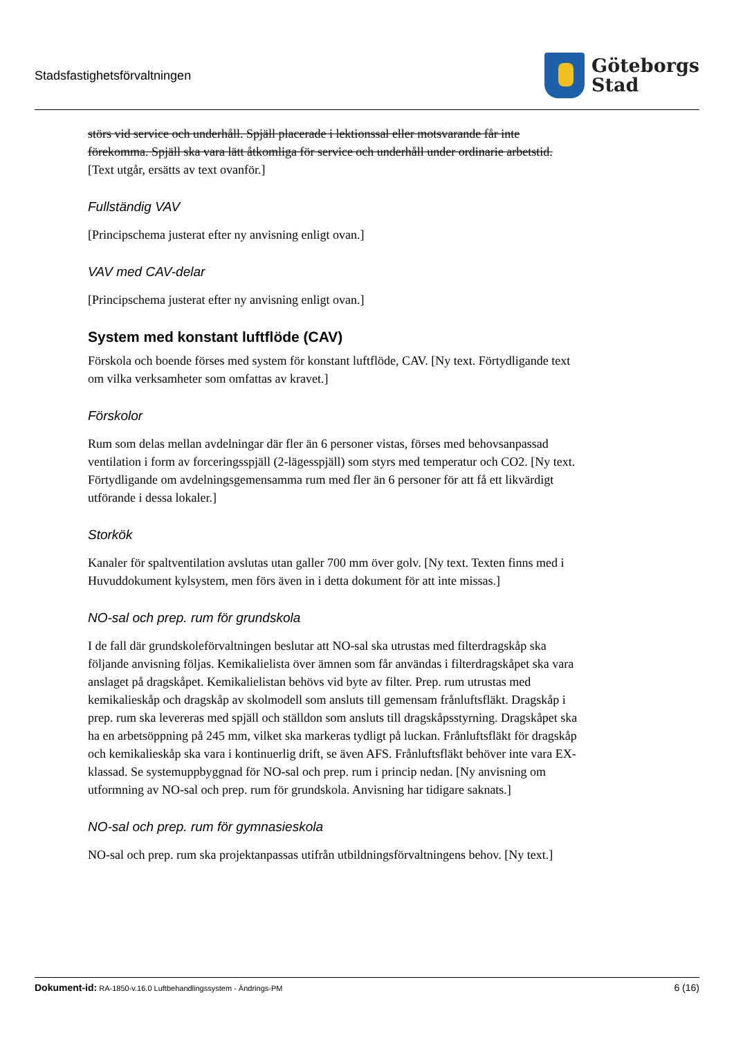Stadsfastighetsförvaltningen
Göteborgs
Stad
störs vid service och underhåll. Spjäll placerade i lektionssal eller motsvarande får inte förekomma. Spjäll ska vara lätt åtkomliga för service och underhåll under ordinarie arbetstid. [Text utgår, ersätts av text ovanför.]
Fullständig VAV
[Principschema justerat efter ny anvisning enligt ovan.]
VAV med CAV-delar
[Principschema justerat efter ny anvisning enligt ovan.]
System med konstant luftflöde (CAV)
Förskola och boende förses med system för konstant luftflöde, CAV. [Ny text. Förtydligande text om vilka verksamheter som omfattas av kravet.]
Förskolor
Rum som delas mellan avdelningar där fler än 6 personer vistas, förses med behovsanpassad ventilation i form av forceringsspjäll (2-lägesspjäll) som styrs med temperatur och CO2. [Ny text. Förtydligande om avdelningsgemensamma rum med fler än 6 personer för att få ett likvärdigt utförande i dessa lokaler.]
Storkök
Kanaler för spaltventilation avslutas utan galler 700 mm över golv. [Ny text. Texten finns med i Huvuddokument kylsystem, men förs även in i detta dokument för att inte missas.]
NO-sal och prep. rum för grundskola
I de fall där grundskoleförvaltningen beslutar att NO-sal ska utrustas med filterdragskåp ska följande anvisning följas. Kemikalielista över ämnen som får användas i filterdragskåpet ska vara anslaget på dragskåpet. Kemikalielistan behövs vid byte av filter. Prep. rum utrustas med kemikalieskåp och dragskåp av skolmodell som ansluts till gemensam frånluftsfläkt. Dragskåp i prep. rum ska levereras med spjäll och ställdon som ansluts till dragskåpsstyrning. Dragskåpet ska ha en arbetsöppning på 245 mm, vilket ska markeras tydligt på luckan. Frånluftsfläkt för dragskåp och kemikalieskåp ska vara i kontinuerlig drift, se även AFS. Frånluftsfläkt behöver inte vara EX-klassad. Se systemuppbyggnad för NO-sal och prep. rum i princip nedan. [Ny anvisning om utformning av NO-sal och prep. rum för grundskola. Anvisning har tidigare saknats.]
NO-sal och prep. rum för gymnasieskola
NO-sal och prep. rum ska projektanpassas utifrån utbildningsförvaltningens behov. [Ny text.]
Dokument-id: RA-1850-v.16.0 Luftbehandlingssystem - Ändrings-PM
6 (16)